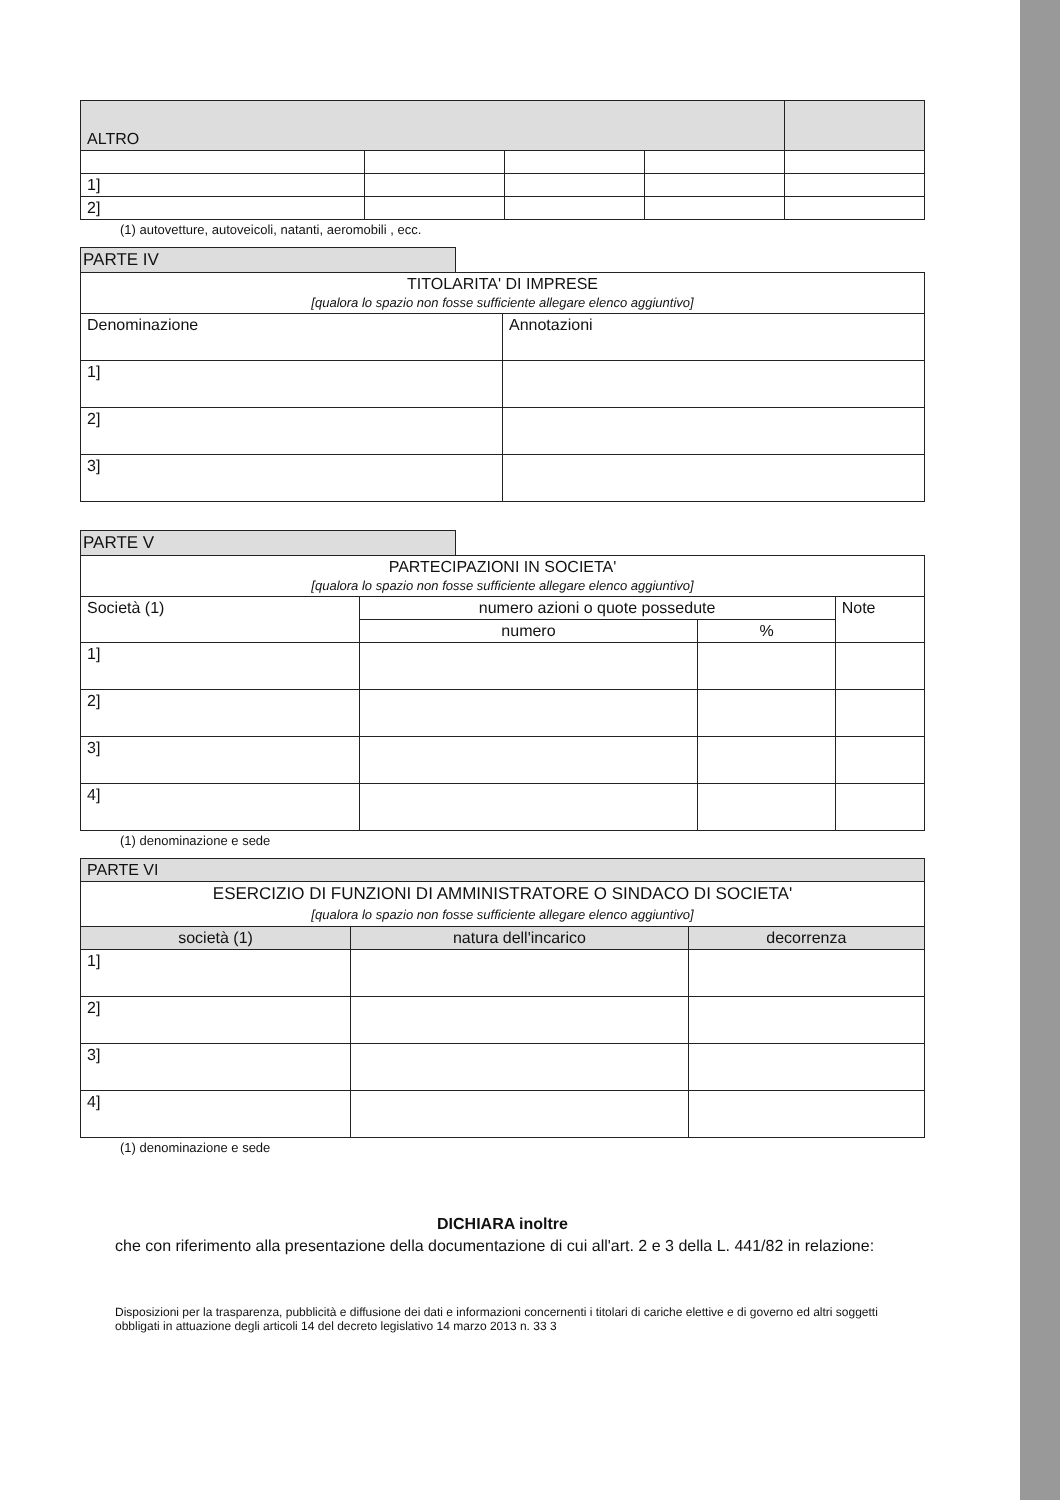| ALTRO | | | | |
| 1] | | | | |
| 2] | | | | |
(1) autovetture, autoveicoli, natanti, aeromobili , ecc.
PARTE IV
| TITOLARITA' DI IMPRESE [qualora lo spazio non fosse sufficiente allegare elenco aggiuntivo] | |
| Denominazione | Annotazioni |
| 1] | |
| 2] | |
| 3] | |
PARTE V
| PARTECIPAZIONI IN SOCIETA' [qualora lo spazio non fosse sufficiente allegare elenco aggiuntivo] | | | |
| Società (1) | numero azioni o quote possedute | | Note |
| | numero | % | |
| 1] | | | |
| 2] | | | |
| 3] | | | |
| 4] | | | |
(1) denominazione e sede
| PARTE VI | | |
| ESERCIZIO DI FUNZIONI DI AMMINISTRATORE O SINDACO DI SOCIETA' [qualora lo spazio non fosse sufficiente allegare elenco aggiuntivo] | | |
| società (1) | natura dell'incarico | decorrenza |
| 1] | | |
| 2] | | |
| 3] | | |
| 4] | | |
(1) denominazione e sede
DICHIARA inoltre
che con riferimento alla presentazione della documentazione di cui all'art. 2 e 3 della L. 441/82 in relazione:
Disposizioni per la trasparenza, pubblicità e diffusione dei dati e informazioni concernenti i titolari di cariche elettive e di governo ed altri soggetti obbligati in attuazione degli articoli 14 del decreto legislativo 14 marzo 2013 n. 33 3